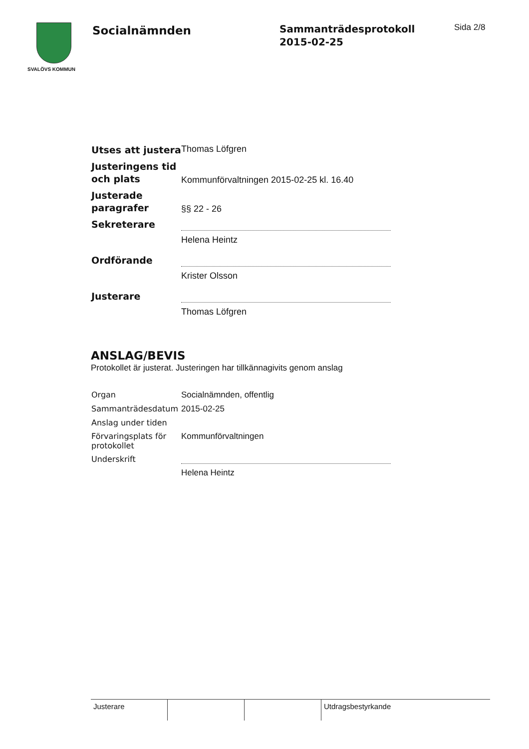SVALÖVS KOMMUN
Socialnämnden
Sammanträdesprotokoll
2015-02-25
Sida 2/8
| Utses att justera | Thomas Löfgren |
| Justeringens tid och plats | Kommunförvaltningen 2015-02-25 kl. 16.40 |
| Justerade paragrafer | §§ 22 - 26 |
| Sekreterare | |
| | Helena Heintz |
| Ordförande | |
| | Krister Olsson |
| Justerare | |
| | Thomas Löfgren |
ANSLAG/BEVIS
Protokollet är justerat. Justeringen har tillkännagivits genom anslag
| Organ | Socialnämnden, offentlig |
| Sammanträdesdatum | 2015-02-25 |
| Anslag under tiden | |
| Förvaringsplats för protokollet | Kommunförvaltningen |
| Underskrift | |
| | Helena Heintz |
| Justerare | | | Utdragsbestyrkande |